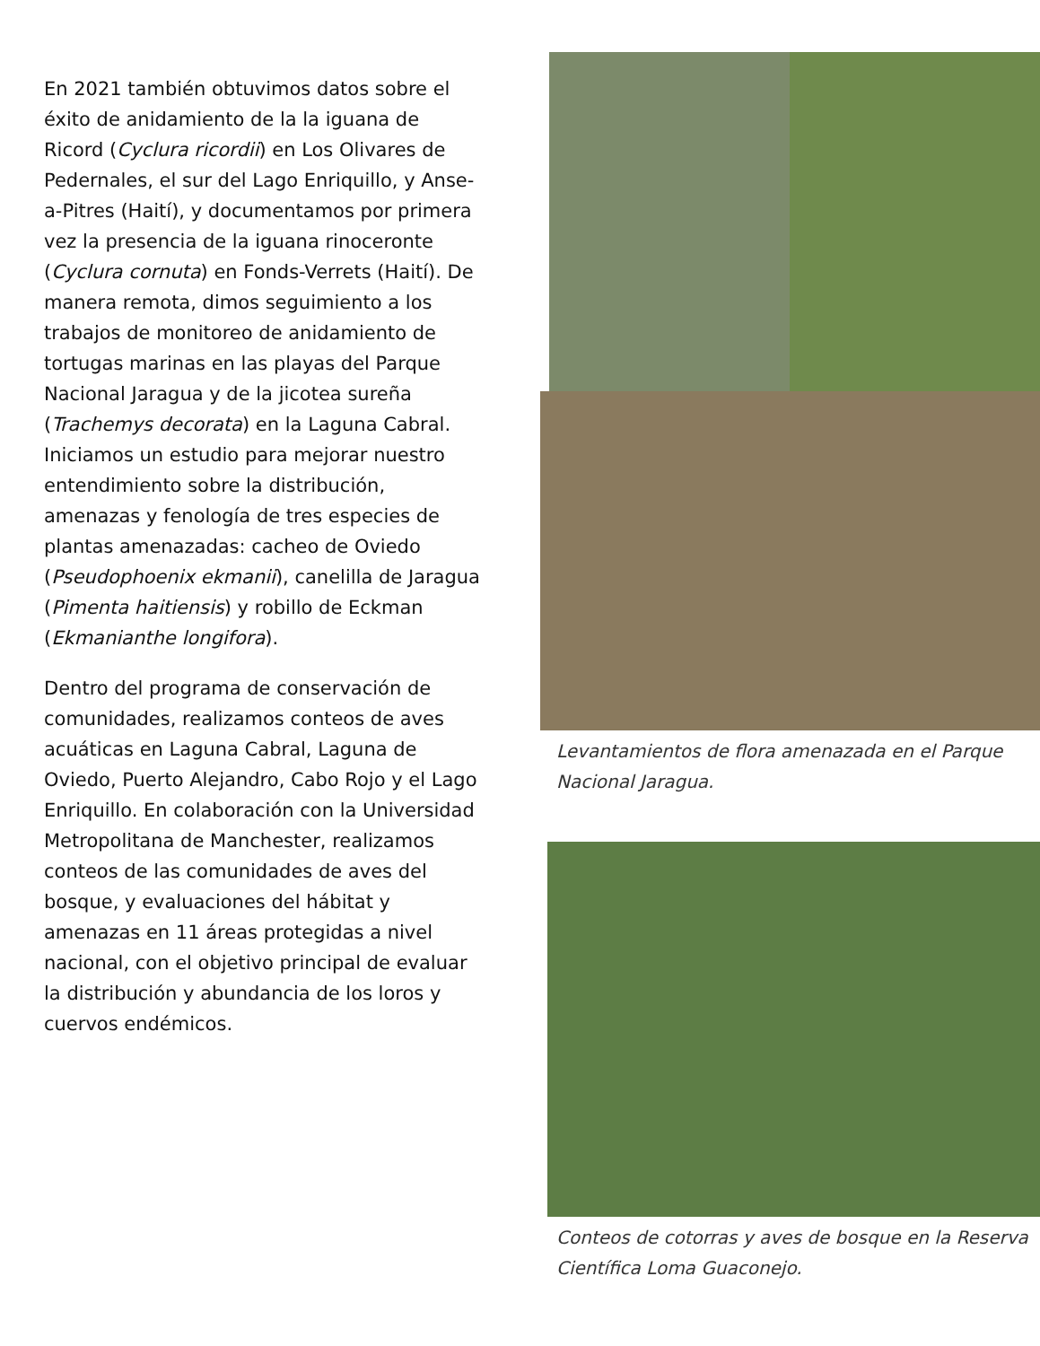En 2021 también obtuvimos datos sobre el éxito de anidamiento de la la iguana de Ricord (Cyclura ricordii) en Los Olivares de Pedernales, el sur del Lago Enriquillo, y Anse-a-Pitres (Haití), y documentamos por primera vez la presencia de la iguana rinoceronte (Cyclura cornuta) en Fonds-Verrets (Haití). De manera remota, dimos seguimiento a los trabajos de monitoreo de anidamiento de tortugas marinas en las playas del Parque Nacional Jaragua y de la jicotea sureña (Trachemys decorata) en la Laguna Cabral. Iniciamos un estudio para mejorar nuestro entendimiento sobre la distribución, amenazas y fenología de tres especies de plantas amenazadas: cacheo de Oviedo (Pseudophoenix ekmanii), canelilla de Jaragua (Pimenta haitiensis) y robillo de Eckman (Ekmanianthe longifora).
Dentro del programa de conservación de comunidades, realizamos conteos de aves acuáticas en Laguna Cabral, Laguna de Oviedo, Puerto Alejandro, Cabo Rojo y el Lago Enriquillo. En colaboración con la Universidad Metropolitana de Manchester, realizamos conteos de las comunidades de aves del bosque, y evaluaciones del hábitat y amenazas en 11 áreas protegidas a nivel nacional, con el objetivo principal de evaluar la distribución y abundancia de los loros y cuervos endémicos.
Levantamientos de flora amenazada en el Parque Nacional Jaragua.
Conteos de cotorras y aves de bosque en la Reserva Científica Loma Guaconejo.